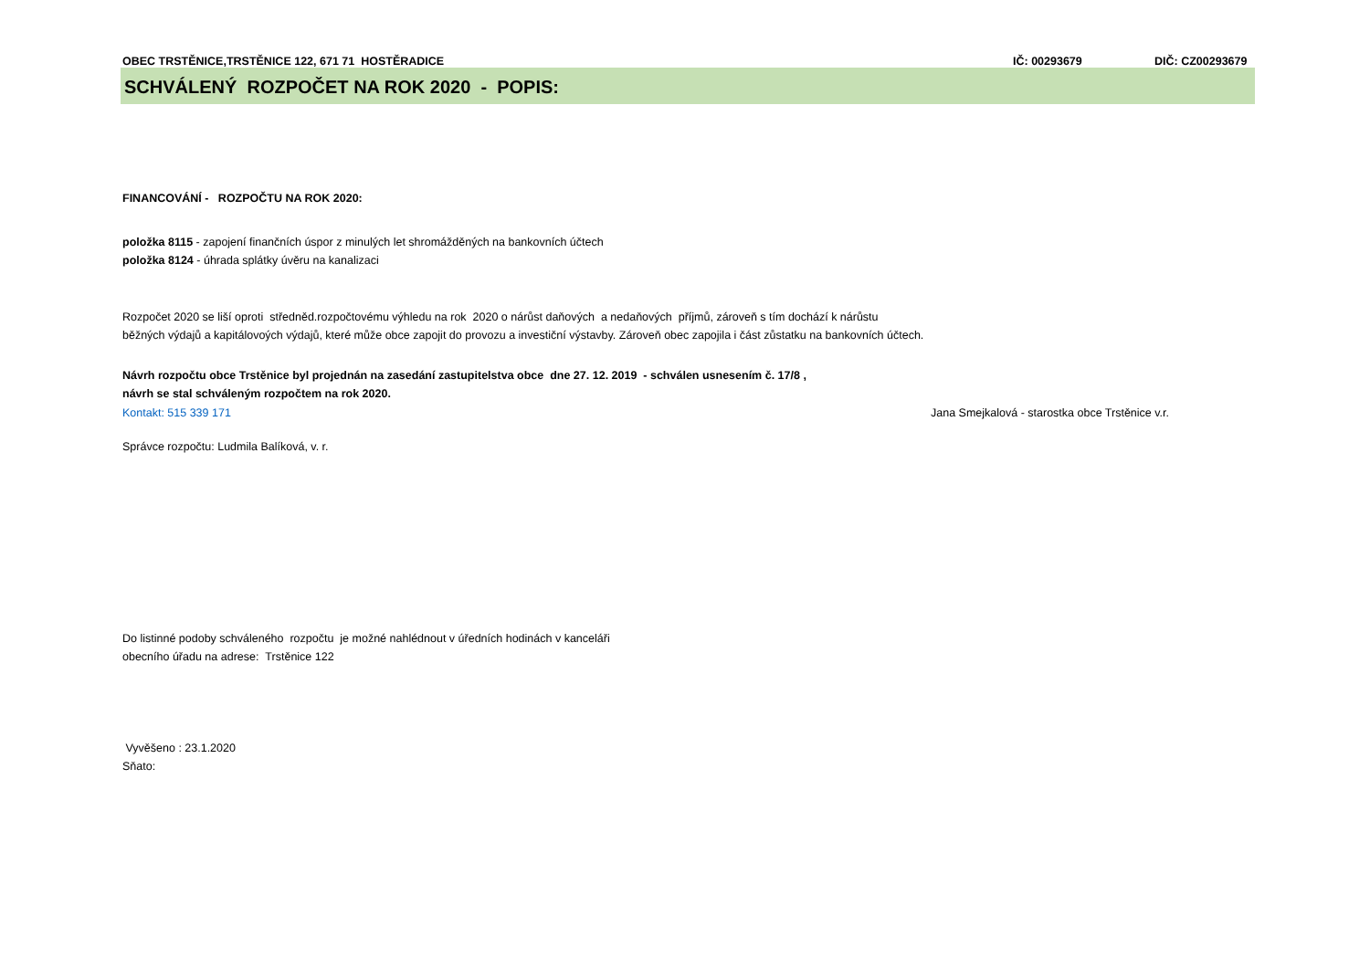OBEC TRSTĚNICE,TRSTĚNICE 122, 671 71 HOSTĚRADICE IČ: 00293679 DIČ: CZ00293679
SCHVÁLENÝ ROZPOČET NA ROK 2020 - POPIS:
FINANCOVÁNÍ - ROZPOČTU NA ROK 2020:
položka 8115 - zapojení finančních úspor z minulých let shromážděných na bankovních účtech
položka 8124 - úhrada splátky úvěru na kanalizaci
Rozpočet 2020 se liší oproti středněd.rozpočtovému výhledu na rok 2020 o nárůst daňových a nedaňových příjmů, zároveň s tím dochází k nárůstu
běžných výdajů a kapitálovoých výdajů, které může obce zapojit do provozu a investiční výstavby. Zároveň obec zapojila i část zůstatku na bankovních účtech.
Návrh rozpočtu obce Trstěnice byl projednán na zasedání zastupitelstva obce dne 27. 12. 2019 - schválen usnesením č. 17/8 ,
návrh se stal schváleným rozpočtem na rok 2020.
Kontakt: 515 339 171 Jana Smejkalová - starostka obce Trstěnice v.r.
Správce rozpočtu: Ludmila Balíková, v. r.
Do listinné podoby schváleného rozpočtu je možné nahlédnout v úředních hodinách v kanceláři
obecního úřadu na adrese: Trstěnice 122
Vyvěšeno : 23.1.2020
Sňato: